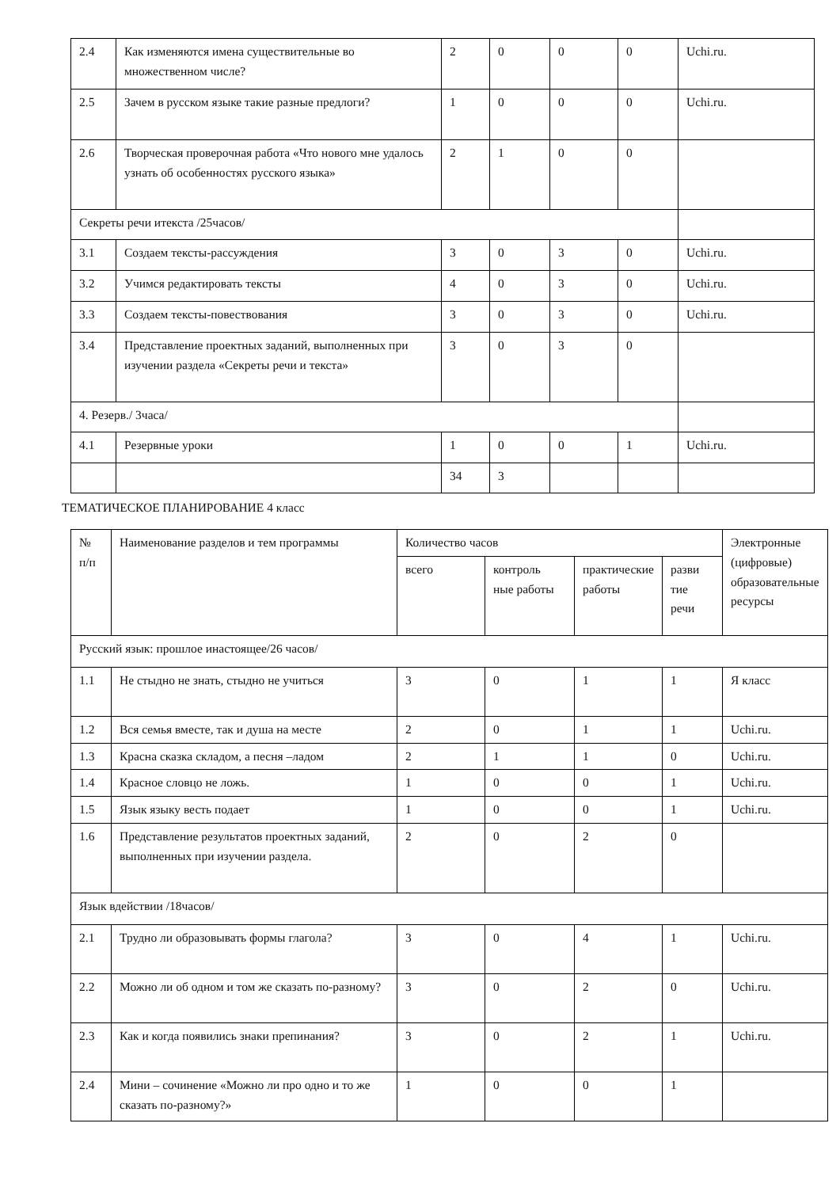| 2.4 | Как изменяются имена существительные во множественном числе? | 2 | 0 | 0 | 0 | Uchi.ru. |
| 2.5 | Зачем в русском языке такие разные предлоги? | 1 | 0 | 0 | 0 | Uchi.ru. |
| 2.6 | Творческая проверочная работа «Что нового мне удалось узнать об особенностях русского языка» | 2 | 1 | 0 | 0 | |
| Секреты речи итекста /25часов/ | | | | | | |
| 3.1 | Создаем тексты-рассуждения | 3 | 0 | 3 | 0 | Uchi.ru. |
| 3.2 | Учимся редактировать тексты | 4 | 0 | 3 | 0 | Uchi.ru. |
| 3.3 | Создаем тексты-повествования | 3 | 0 | 3 | 0 | Uchi.ru. |
| 3.4 | Представление проектных заданий, выполненных при изучении раздела «Секреты речи и текста» | 3 | 0 | 3 | 0 | |
| 4. Резерв./ 3часа/ | | | | | | |
| 4.1 | Резервные уроки | 1 | 0 | 0 | 1 | Uchi.ru. |
| | | 34 | 3 | | | |
ТЕМАТИЧЕСКОЕ ПЛАНИРОВАНИЕ 4 класс
| № п/п | Наименование разделов и тем программы | Количество часов | | | | Электронные (цифровые) образовательные ресурсы |
| --- | --- | --- | --- | --- | --- | --- |
| | | всего | контроль ные работы | практические работы | разви тие речи | |
| Русский язык: прошлое инастоящее/26 часов/ | | | | | | |
| 1.1 | Не стыдно не знать, стыдно не учиться | 3 | 0 | 1 | 1 | Я класс |
| 1.2 | Вся семья вместе, так и душа на месте | 2 | 0 | 1 | 1 | Uchi.ru. |
| 1.3 | Красна сказка складом, а песня –ладом | 2 | 1 | 1 | 0 | Uchi.ru. |
| 1.4 | Красное словцо не ложь. | 1 | 0 | 0 | 1 | Uchi.ru. |
| 1.5 | Язык языку весть подает | 1 | 0 | 0 | 1 | Uchi.ru. |
| 1.6 | Представление результатов проектных заданий, выполненных при изучении раздела. | 2 | 0 | 2 | 0 | |
| Язык вдействии /18часов/ | | | | | | |
| 2.1 | Трудно ли образовывать формы глагола? | 3 | 0 | 4 | 1 | Uchi.ru. |
| 2.2 | Можно ли об одном и том же сказать по-разному? | 3 | 0 | 2 | 0 | Uchi.ru. |
| 2.3 | Как и когда появились знаки препинания? | 3 | 0 | 2 | 1 | Uchi.ru. |
| 2.4 | Мини – сочинение «Можно ли про одно и то же сказать по-разному?» | 1 | 0 | 0 | 1 | |